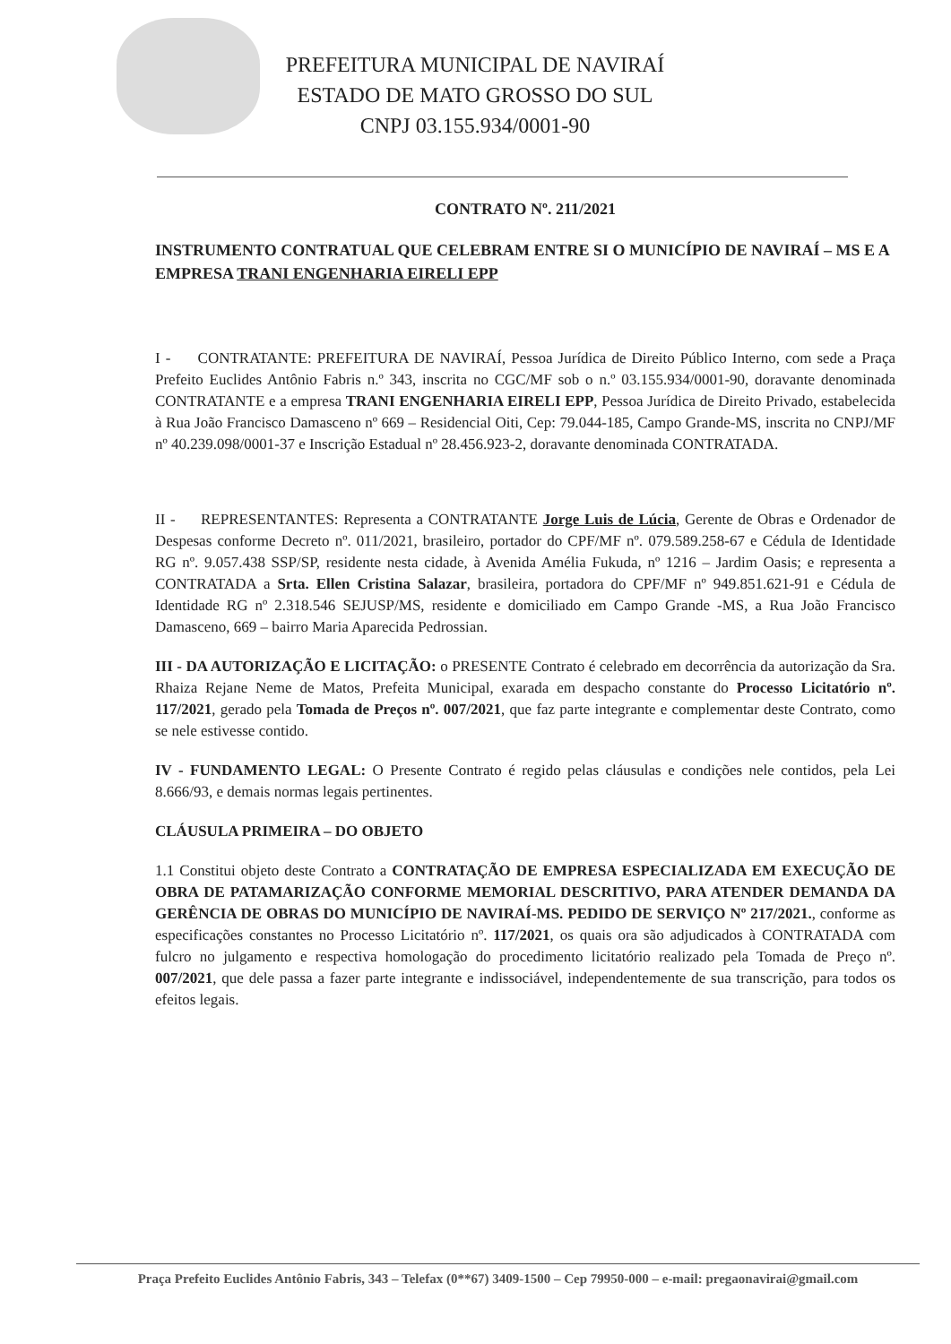PREFEITURA MUNICIPAL DE NAVIRAÍ
ESTADO DE MATO GROSSO DO SUL
CNPJ 03.155.934/0001-90
CONTRATO Nº. 211/2021
INSTRUMENTO CONTRATUAL QUE CELEBRAM ENTRE SI O MUNICÍPIO DE NAVIRAÍ – MS E A EMPRESA TRANI ENGENHARIA EIRELI EPP
I - CONTRATANTE: PREFEITURA DE NAVIRAÍ, Pessoa Jurídica de Direito Público Interno, com sede a Praça Prefeito Euclides Antônio Fabris n.º 343, inscrita no CGC/MF sob o n.º 03.155.934/0001-90, doravante denominada CONTRATANTE e a empresa TRANI ENGENHARIA EIRELI EPP, Pessoa Jurídica de Direito Privado, estabelecida à Rua João Francisco Damasceno nº 669 – Residencial Oiti, Cep: 79.044-185, Campo Grande-MS, inscrita no CNPJ/MF nº 40.239.098/0001-37 e Inscrição Estadual nº 28.456.923-2, doravante denominada CONTRATADA.
II - REPRESENTANTES: Representa a CONTRATANTE Jorge Luis de Lúcia, Gerente de Obras e Ordenador de Despesas conforme Decreto nº. 011/2021, brasileiro, portador do CPF/MF nº. 079.589.258-67 e Cédula de Identidade RG nº. 9.057.438 SSP/SP, residente nesta cidade, à Avenida Amélia Fukuda, nº 1216 – Jardim Oasis; e representa a CONTRATADA a Srta. Ellen Cristina Salazar, brasileira, portadora do CPF/MF nº 949.851.621-91 e Cédula de Identidade RG nº 2.318.546 SEJUSP/MS, residente e domiciliado em Campo Grande -MS, a Rua João Francisco Damasceno, 669 – bairro Maria Aparecida Pedrossian.
III - DA AUTORIZAÇÃO E LICITAÇÃO: o PRESENTE Contrato é celebrado em decorrência da autorização da Sra. Rhaiza Rejane Neme de Matos, Prefeita Municipal, exarada em despacho constante do Processo Licitatório nº. 117/2021, gerado pela Tomada de Preços nº. 007/2021, que faz parte integrante e complementar deste Contrato, como se nele estivesse contido.
IV - FUNDAMENTO LEGAL: O Presente Contrato é regido pelas cláusulas e condições nele contidos, pela Lei 8.666/93, e demais normas legais pertinentes.
CLÁUSULA PRIMEIRA – DO OBJETO
1.1 Constitui objeto deste Contrato a CONTRATAÇÃO DE EMPRESA ESPECIALIZADA EM EXECUÇÃO DE OBRA DE PATAMARIZAÇÃO CONFORME MEMORIAL DESCRITIVO, PARA ATENDER DEMANDA DA GERÊNCIA DE OBRAS DO MUNICÍPIO DE NAVIRAÍ-MS. PEDIDO DE SERVIÇO Nº 217/2021., conforme as especificações constantes no Processo Licitatório nº. 117/2021, os quais ora são adjudicados à CONTRATADA com fulcro no julgamento e respectiva homologação do procedimento licitatório realizado pela Tomada de Preço nº. 007/2021, que dele passa a fazer parte integrante e indissociável, independentemente de sua transcrição, para todos os efeitos legais.
Praça Prefeito Euclides Antônio Fabris, 343 – Telefax (0**67) 3409-1500 – Cep 79950-000 – e-mail: pregaonavirai@gmail.com